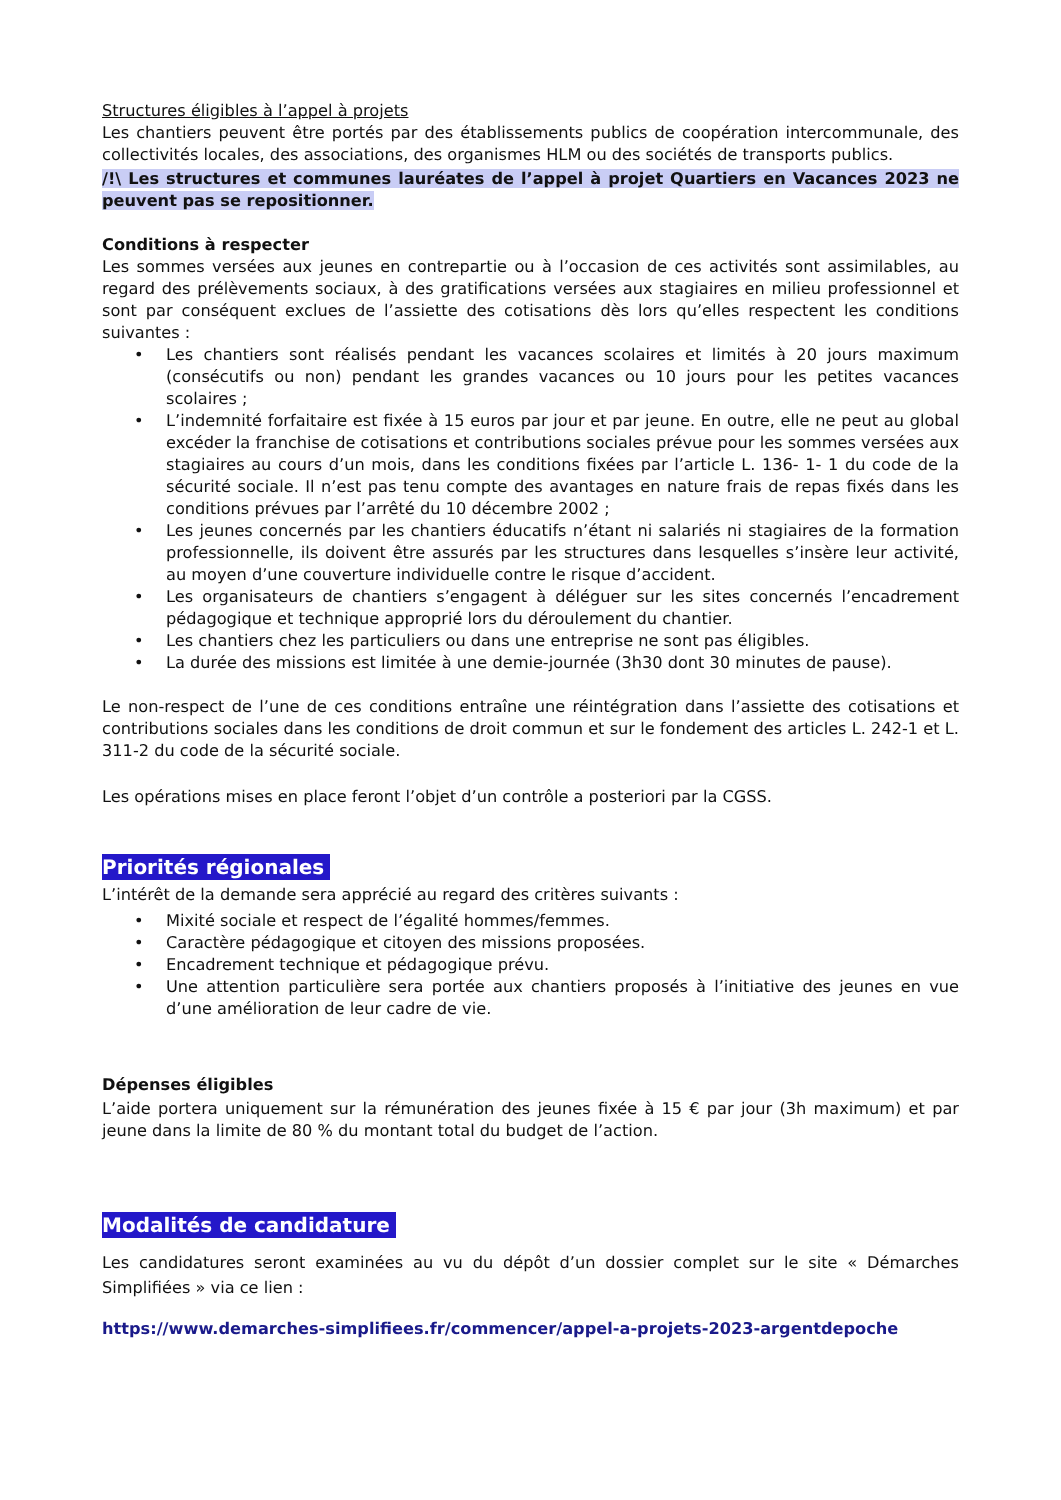Structures éligibles à l’appel à projets
Les chantiers peuvent être portés par des établissements publics de coopération intercommunale, des collectivités locales, des associations, des organismes HLM ou des sociétés de transports publics.
/!\ Les structures et communes lauréates de l’appel à projet Quartiers en Vacances 2023 ne peuvent pas se repositionner.
Conditions à respecter
Les sommes versées aux jeunes en contrepartie ou à l’occasion de ces activités sont assimilables, au regard des prélèvements sociaux, à des gratifications versées aux stagiaires en milieu professionnel et sont par conséquent exclues de l’assiette des cotisations dès lors qu’elles respectent les conditions suivantes :
• Les chantiers sont réalisés pendant les vacances scolaires et limités à 20 jours maximum (consécutifs ou non) pendant les grandes vacances ou 10 jours pour les petites vacances scolaires ;
• L’indemnité forfaitaire est fixée à 15 euros par jour et par jeune. En outre, elle ne peut au global excéder la franchise de cotisations et contributions sociales prévue pour les sommes versées aux stagiaires au cours d’un mois, dans les conditions fixées par l’article L. 136- 1- 1 du code de la sécurité sociale. Il n’est pas tenu compte des avantages en nature frais de repas fixés dans les conditions prévues par l’arrêté du 10 décembre 2002 ;
• Les jeunes concernés par les chantiers éducatifs n’étant ni salariés ni stagiaires de la formation professionnelle, ils doivent être assurés par les structures dans lesquelles s’insère leur activité, au moyen d’une couverture individuelle contre le risque d’accident.
• Les organisateurs de chantiers s’engagent à déléguer sur les sites concernés l’encadrement pédagogique et technique approprié lors du déroulement du chantier.
• Les chantiers chez les particuliers ou dans une entreprise ne sont pas éligibles.
• La durée des missions est limitée à une demie-journée (3h30 dont 30 minutes de pause).
Le non-respect de l’une de ces conditions entraîne une réintégration dans l’assiette des cotisations et contributions sociales dans les conditions de droit commun et sur le fondement des articles L. 242-1 et L. 311-2 du code de la sécurité sociale.
Les opérations mises en place feront l’objet d’un contrôle a posteriori par la CGSS.
Priorités régionales
L’intérêt de la demande sera apprécié au regard des critères suivants :
• Mixité sociale et respect de l’égalité hommes/femmes.
• Caractère pédagogique et citoyen des missions proposées.
• Encadrement technique et pédagogique prévu.
• Une attention particulière sera portée aux chantiers proposés à l’initiative des jeunes en vue d’une amélioration de leur cadre de vie.
Dépenses éligibles
L’aide portera uniquement sur la rémunération des jeunes fixée à 15 € par jour (3h maximum) et par jeune dans la limite de 80 % du montant total du budget de l’action.
Modalités de candidature
Les candidatures seront examinées au vu du dépôt d’un dossier complet sur le site « Démarches Simplifiées » via ce lien :
https://www.demarches-simplifiees.fr/commencer/appel-a-projets-2023-argentdepoche